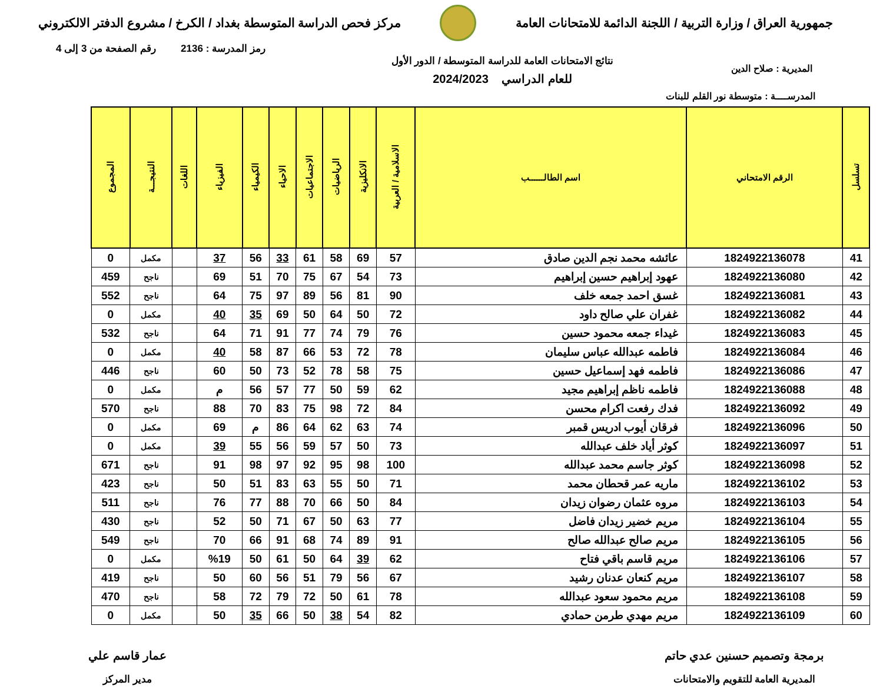جمهورية العراق / وزارة التربية / اللجنة الدائمة للامتحانات العامة
مركز فحص الدراسة المتوسطة بغداد / الكرخ / مشروع الدفتر الالكتروني
رمز المدرسة : 2136 رقم الصفحة من 3 إلى 4
المديرية : صلاح الدين
نتائج الامتحانات العامة للدراسة المتوسطة / الدور الأول
للعام الدراسي 2024/2023
المدرســــة : متوسطة نور القلم للبنات
| تسلسل | الرقم الامتحاني | اسم الطالــــــب | الاسلامية / العربية | الانكليزية | الرياضيات | الاجتماعيات | الاحياء | الكيمياء | الفيزياء | اللغات | النتيجـــة | المجموع |
| --- | --- | --- | --- | --- | --- | --- | --- | --- | --- | --- | --- | --- |
| 41 | 1824922136078 | عائشه محمد نجم الدين صادق | 57 | 69 | 58 | 61 | 33 | 56 | 37 | | مكمل | 0 |
| 42 | 1824922136080 | عهود إبراهيم حسين إبراهيم | 73 | 54 | 67 | 75 | 70 | 51 | 69 | | ناجح | 459 |
| 43 | 1824922136081 | غسق احمد جمعه خلف | 90 | 81 | 56 | 89 | 97 | 75 | 64 | | ناجح | 552 |
| 44 | 1824922136082 | غفران علي صالح داود | 72 | 50 | 64 | 50 | 69 | 35 | 40 | | مكمل | 0 |
| 45 | 1824922136083 | غيداء جمعه محمود حسين | 76 | 79 | 74 | 77 | 91 | 71 | 64 | | ناجح | 532 |
| 46 | 1824922136084 | فاطمه عبدالله عباس سليمان | 78 | 72 | 53 | 66 | 87 | 58 | 40 | | مكمل | 0 |
| 47 | 1824922136086 | فاطمه فهد إسماعيل حسين | 75 | 58 | 78 | 52 | 73 | 50 | 60 | | ناجح | 446 |
| 48 | 1824922136088 | فاطمه ناظم إبراهيم مجيد | 62 | 59 | 50 | 77 | 57 | 56 | م | | مكمل | 0 |
| 49 | 1824922136092 | فدك رفعت اكرام محسن | 84 | 72 | 98 | 75 | 83 | 70 | 88 | | ناجح | 570 |
| 50 | 1824922136096 | فرقان أيوب ادريس قمبر | 74 | 63 | 62 | 64 | 86 | م | 69 | | مكمل | 0 |
| 51 | 1824922136097 | كوثر أياد خلف عبدالله | 73 | 50 | 57 | 59 | 56 | 55 | 39 | | مكمل | 0 |
| 52 | 1824922136098 | كوثر جاسم محمد عبدالله | 100 | 98 | 95 | 92 | 97 | 98 | 91 | | ناجح | 671 |
| 53 | 1824922136102 | ماريه عمر قحطان محمد | 71 | 50 | 55 | 63 | 83 | 51 | 50 | | ناجح | 423 |
| 54 | 1824922136103 | مروه عثمان رضوان زيدان | 84 | 50 | 66 | 70 | 88 | 77 | 76 | | ناجح | 511 |
| 55 | 1824922136104 | مريم خضير زيدان فاضل | 77 | 63 | 50 | 67 | 71 | 50 | 52 | | ناجح | 430 |
| 56 | 1824922136105 | مريم صالح عبدالله صالح | 91 | 89 | 74 | 68 | 91 | 66 | 70 | | ناجح | 549 |
| 57 | 1824922136106 | مريم قاسم باقي فتاح | 62 | 39 | 64 | 50 | 61 | 50 | %19 | | مكمل | 0 |
| 58 | 1824922136107 | مريم كنعان عدنان رشيد | 67 | 56 | 79 | 51 | 56 | 60 | 50 | | ناجح | 419 |
| 59 | 1824922136108 | مريم محمود سعود عبدالله | 78 | 61 | 50 | 72 | 79 | 72 | 58 | | ناجح | 470 |
| 60 | 1824922136109 | مريم مهدي طرمن حمادي | 82 | 54 | 38 | 50 | 66 | 35 | 50 | | مكمل | 0 |
برمجة وتصميم حسنين عدي حاتم
المديرية العامة للتقويم والامتحانات
عمار قاسم علي
مدير المركز